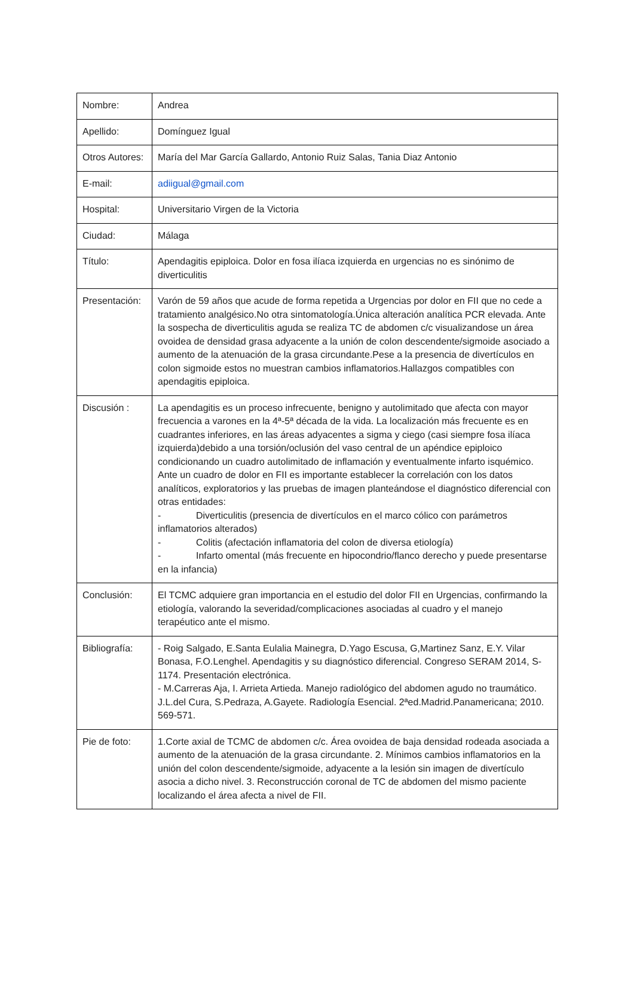| Nombre: | Andrea |
| Apellido: | Domínguez Igual |
| Otros Autores: | María del Mar García Gallardo, Antonio Ruiz Salas, Tania Diaz Antonio |
| E-mail: | adiigual@gmail.com |
| Hospital: | Universitario Virgen de la Victoria |
| Ciudad: | Málaga |
| Título: | Apendagitis epiploica. Dolor en fosa ilíaca izquierda en urgencias no es sinónimo de diverticulitis |
| Presentación: | Varón de 59 años que acude de forma repetida a Urgencias por dolor en FII que no cede a tratamiento analgésico.No otra sintomatología.Única alteración analítica PCR elevada. Ante la sospecha de diverticulitis aguda se realiza TC de abdomen c/c visualizandose un área ovoidea de densidad grasa adyacente a la unión de colon descendente/sigmoide asociado a aumento de la atenuación de la grasa circundante.Pese a la presencia de divertículos en colon sigmoide estos no muestran cambios inflamatorios.Hallazgos compatibles con apendagitis epiploica. |
| Discusión : | La apendagitis es un proceso infrecuente, benigno y autolimitado que afecta con mayor frecuencia a varones en la 4ª-5ª década de la vida. La localización más frecuente es en cuadrantes inferiores, en las áreas adyacentes a sigma y ciego (casi siempre fosa ilíaca izquierda)debido a una torsión/oclusión del vaso central de un apéndice epiploico condicionando un cuadro autolimitado de inflamación y eventualmente infarto isquémico. Ante un cuadro de dolor en FII es importante establecer la correlación con los datos analíticos, exploratorios y las pruebas de imagen planteándose el diagnóstico diferencial con otras entidades: - Diverticulitis (presencia de divertículos en el marco cólico con parámetros inflamatorios alterados) - Colitis (afectación inflamatoria del colon de diversa etiología) - Infarto omental (más frecuente en hipocondrio/flanco derecho y puede presentarse en la infancia) |
| Conclusión: | El TCMC adquiere gran importancia en el estudio del dolor FII en Urgencias, confirmando la etiología, valorando la severidad/complicaciones asociadas al cuadro y el manejo terapéutico ante el mismo. |
| Bibliografía: | - Roig Salgado, E.Santa Eulalia Mainegra, D.Yago Escusa, G,Martinez Sanz, E.Y. Vilar Bonasa, F.O.Lenghel. Apendagitis y su diagnóstico diferencial. Congreso SERAM 2014, S-1174. Presentación electrónica. - M.Carreras Aja, I. Arrieta Artieda. Manejo radiológico del abdomen agudo no traumático. J.L.del Cura, S.Pedraza, A.Gayete. Radiología Esencial. 2ªed.Madrid.Panamericana; 2010. 569-571. |
| Pie de foto: | 1.Corte axial de TCMC de abdomen c/c. Área ovoidea de baja densidad rodeada asociada a aumento de la atenuación de la grasa circundante. 2. Mínimos cambios inflamatorios en la unión del colon descendente/sigmoide, adyacente a la lesión sin imagen de divertículo asocia a dicho nivel. 3. Reconstrucción coronal de TC de abdomen del mismo paciente localizando el área afecta a nivel de FII. |